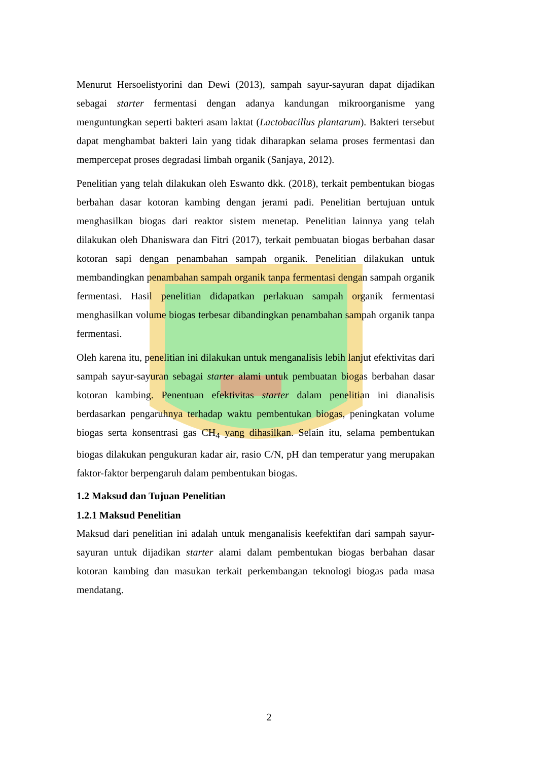Menurut Hersoelistyorini dan Dewi (2013), sampah sayur-sayuran dapat dijadikan sebagai starter fermentasi dengan adanya kandungan mikroorganisme yang menguntungkan seperti bakteri asam laktat (Lactobacillus plantarum). Bakteri tersebut dapat menghambat bakteri lain yang tidak diharapkan selama proses fermentasi dan mempercepat proses degradasi limbah organik (Sanjaya, 2012).
Penelitian yang telah dilakukan oleh Eswanto dkk. (2018), terkait pembentukan biogas berbahan dasar kotoran kambing dengan jerami padi. Penelitian bertujuan untuk menghasilkan biogas dari reaktor sistem menetap. Penelitian lainnya yang telah dilakukan oleh Dhaniswara dan Fitri (2017), terkait pembuatan biogas berbahan dasar kotoran sapi dengan penambahan sampah organik. Penelitian dilakukan untuk membandingkan penambahan sampah organik tanpa fermentasi dengan sampah organik fermentasi. Hasil penelitian didapatkan perlakuan sampah organik fermentasi menghasilkan volume biogas terbesar dibandingkan penambahan sampah organik tanpa fermentasi.
Oleh karena itu, penelitian ini dilakukan untuk menganalisis lebih lanjut efektivitas dari sampah sayur-sayuran sebagai starter alami untuk pembuatan biogas berbahan dasar kotoran kambing. Penentuan efektivitas starter dalam penelitian ini dianalisis berdasarkan pengaruhnya terhadap waktu pembentukan biogas, peningkatan volume biogas serta konsentrasi gas CH<sub>4</sub> yang dihasilkan. Selain itu, selama pembentukan biogas dilakukan pengukuran kadar air, rasio C/N, pH dan temperatur yang merupakan faktor-faktor berpengaruh dalam pembentukan biogas.
1.2 Maksud dan Tujuan Penelitian
1.2.1 Maksud Penelitian
Maksud dari penelitian ini adalah untuk menganalisis keefektifan dari sampah sayur-sayuran untuk dijadikan starter alami dalam pembentukan biogas berbahan dasar kotoran kambing dan masukan terkait perkembangan teknologi biogas pada masa mendatang.
2